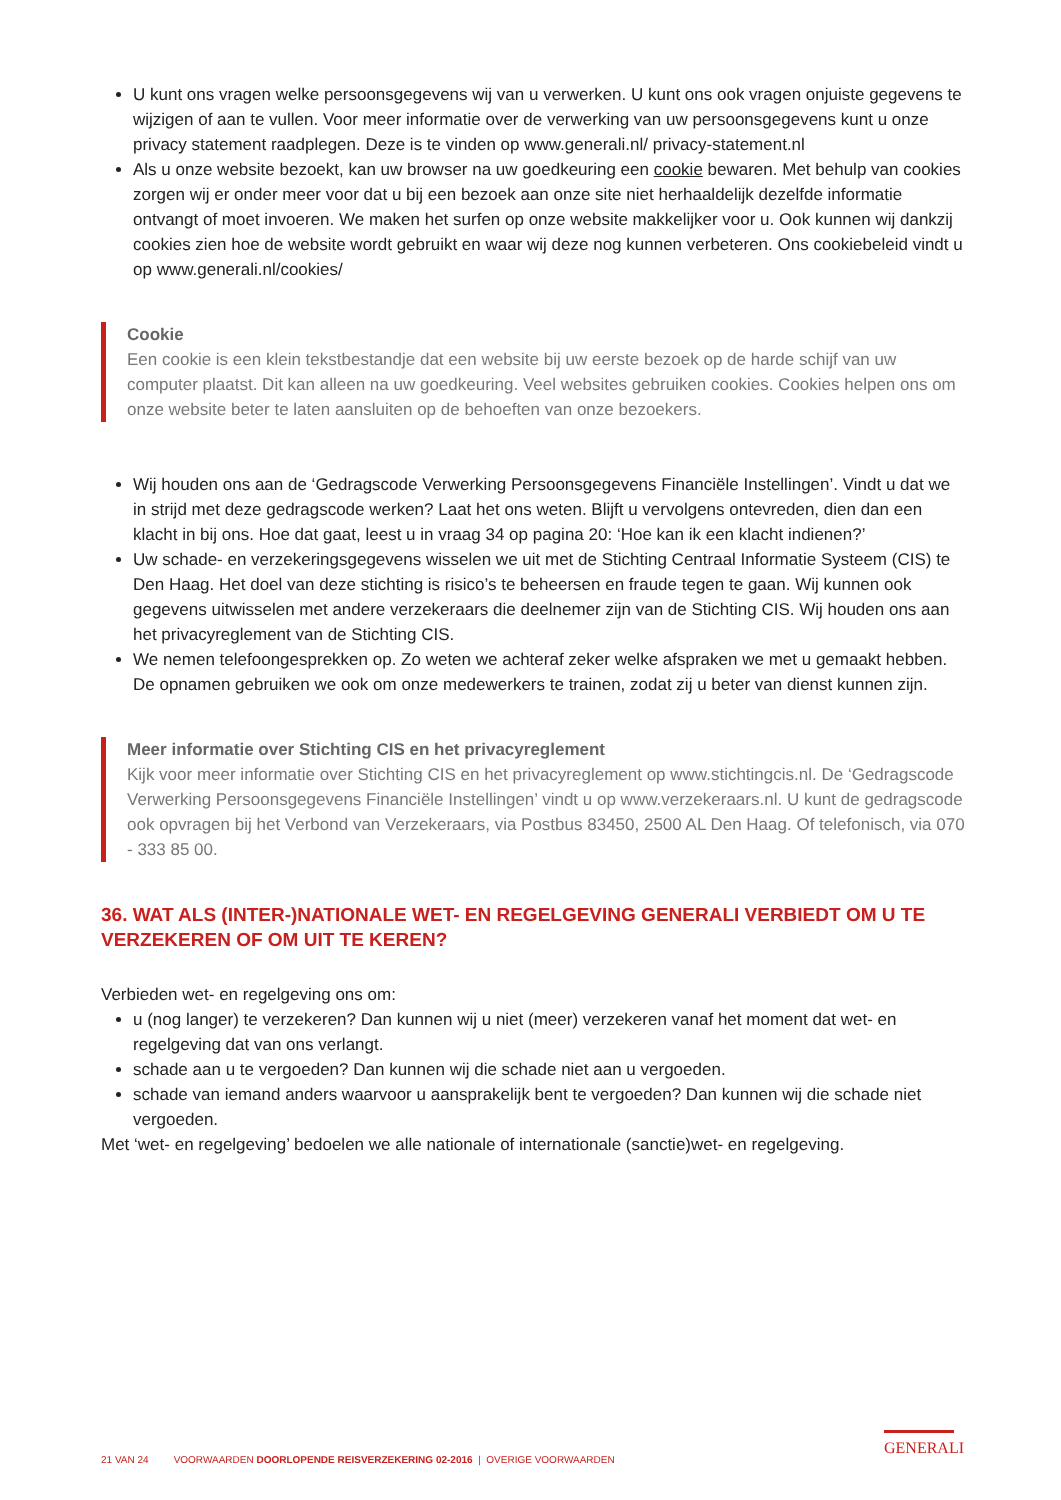U kunt ons vragen welke persoonsgegevens wij van u verwerken. U kunt ons ook vragen onjuiste gegevens te wijzigen of aan te vullen. Voor meer informatie over de verwerking van uw persoonsgegevens kunt u onze privacy statement raadplegen. Deze is te vinden op www.generali.nl/ privacy-statement.nl
Als u onze website bezoekt, kan uw browser na uw goedkeuring een cookie bewaren. Met behulp van cookies zorgen wij er onder meer voor dat u bij een bezoek aan onze site niet herhaaldelijk dezelfde informatie ontvangt of moet invoeren. We maken het surfen op onze website makkelijker voor u. Ook kunnen wij dankzij cookies zien hoe de website wordt gebruikt en waar wij deze nog kunnen verbeteren. Ons cookiebeleid vindt u op www.generali.nl/cookies/
Cookie
Een cookie is een klein tekstbestandje dat een website bij uw eerste bezoek op de harde schijf van uw computer plaatst. Dit kan alleen na uw goedkeuring. Veel websites gebruiken cookies. Cookies helpen ons om onze website beter te laten aansluiten op de behoeften van onze bezoekers.
Wij houden ons aan de ‘Gedragscode Verwerking Persoonsgegevens Financiële Instellingen’. Vindt u dat we in strijd met deze gedragscode werken? Laat het ons weten. Blijft u vervolgens ontevreden, dien dan een klacht in bij ons. Hoe dat gaat, leest u in vraag 34 op pagina 20: ‘Hoe kan ik een klacht indienen?’
Uw schade- en verzekeringsgegevens wisselen we uit met de Stichting Centraal Informatie Systeem (CIS) te Den Haag. Het doel van deze stichting is risico’s te beheersen en fraude tegen te gaan. Wij kunnen ook gegevens uitwisselen met andere verzekeraars die deelnemer zijn van de Stichting CIS. Wij houden ons aan het privacyreglement van de Stichting CIS.
We nemen telefoongesprekken op. Zo weten we achteraf zeker welke afspraken we met u gemaakt hebben. De opnamen gebruiken we ook om onze medewerkers te trainen, zodat zij u beter van dienst kunnen zijn.
Meer informatie over Stichting CIS en het privacyreglement
Kijk voor meer informatie over Stichting CIS en het privacyreglement op www.stichtingcis.nl. De ‘Gedragscode Verwerking Persoonsgegevens Financiële Instellingen’ vindt u op www.verzekeraars.nl. U kunt de gedragscode ook opvragen bij het Verbond van Verzekeraars, via Postbus 83450, 2500 AL Den Haag. Of telefonisch, via 070 - 333 85 00.
36. WAT ALS (INTER-)NATIONALE WET- EN REGELGEVING GENERALI VERBIEDT OM U TE VERZEKEREN OF OM UIT TE KEREN?
Verbieden wet- en regelgeving ons om:
u (nog langer) te verzekeren? Dan kunnen wij u niet (meer) verzekeren vanaf het moment dat wet- en regelgeving dat van ons verlangt.
schade aan u te vergoeden? Dan kunnen wij die schade niet aan u vergoeden.
schade van iemand anders waarvoor u aansprakelijk bent te vergoeden? Dan kunnen wij die schade niet vergoeden.
Met ‘wet- en regelgeving’ bedoelen we alle nationale of internationale (sanctie)wet- en regelgeving.
21 VAN 24 VOORWAARDEN DOORLOPENDE REISVERZEKERING 02-2016 | OVERIGE VOORWAARDEN
GENERALI